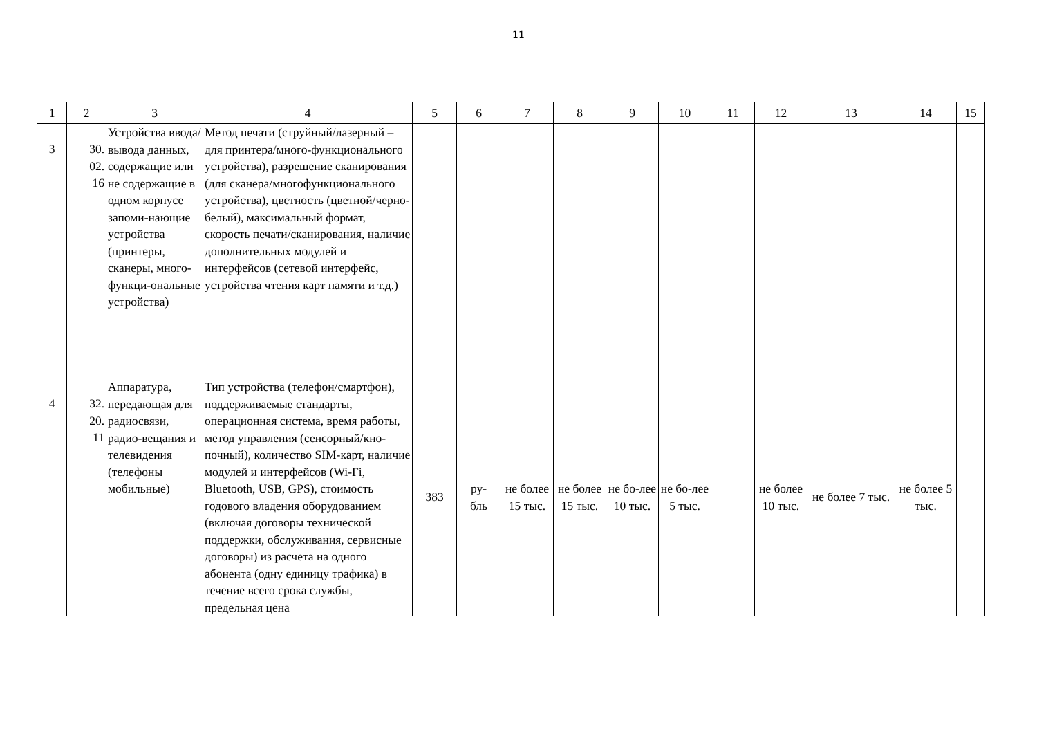11
| 1 | 2 | 3 | 4 | 5 | 6 | 7 | 8 | 9 | 10 | 11 | 12 | 13 | 14 | 15 |
| 3 | 30. 02. 16 | Устройства ввода/вывода данных, содержащие или не содержащие в одном корпусе запоми-нающие устройства (принтеры, сканеры, много-функци-ональные устройства) | Метод печати (струйный/лазерный – для принтера/много-функционального устройства), разрешение сканирования (для сканера/многофункционального устройства), цветность (цветной/черно-белый), максимальный формат, скорость печати/сканирования, наличие дополнительных модулей и интерфейсов (сетевой интерфейс, устройства чтения карт памяти и т.д.) | | | | | | | | | | | |
| 4 | 32. 20. 11 | Аппаратура, передающая для радиосвязи, радио-вещания и телевидения (телефоны мобильные) | Тип устройства (телефон/смартфон), поддерживаемые стандарты, операционная система, время работы, метод управления (сенсорный/кно-почный), количество SIM-карт, наличие модулей и интерфейсов (Wi-Fi, Bluetooth, USB, GPS), стоимость годового владения оборудованием (включая договоры технической поддержки, обслуживания, сервисные договоры) из расчета на одного абонента (одну единицу трафика) в течение всего срока службы, предельная цена | 383 | ру- бль | не более 15 тыс. | не более 15 тыс. | не бо-лее 10 тыс. | не бо-лее 5 тыс. | | не более 10 тыс. | не более 7 тыс. | не более 5 тыс. | |